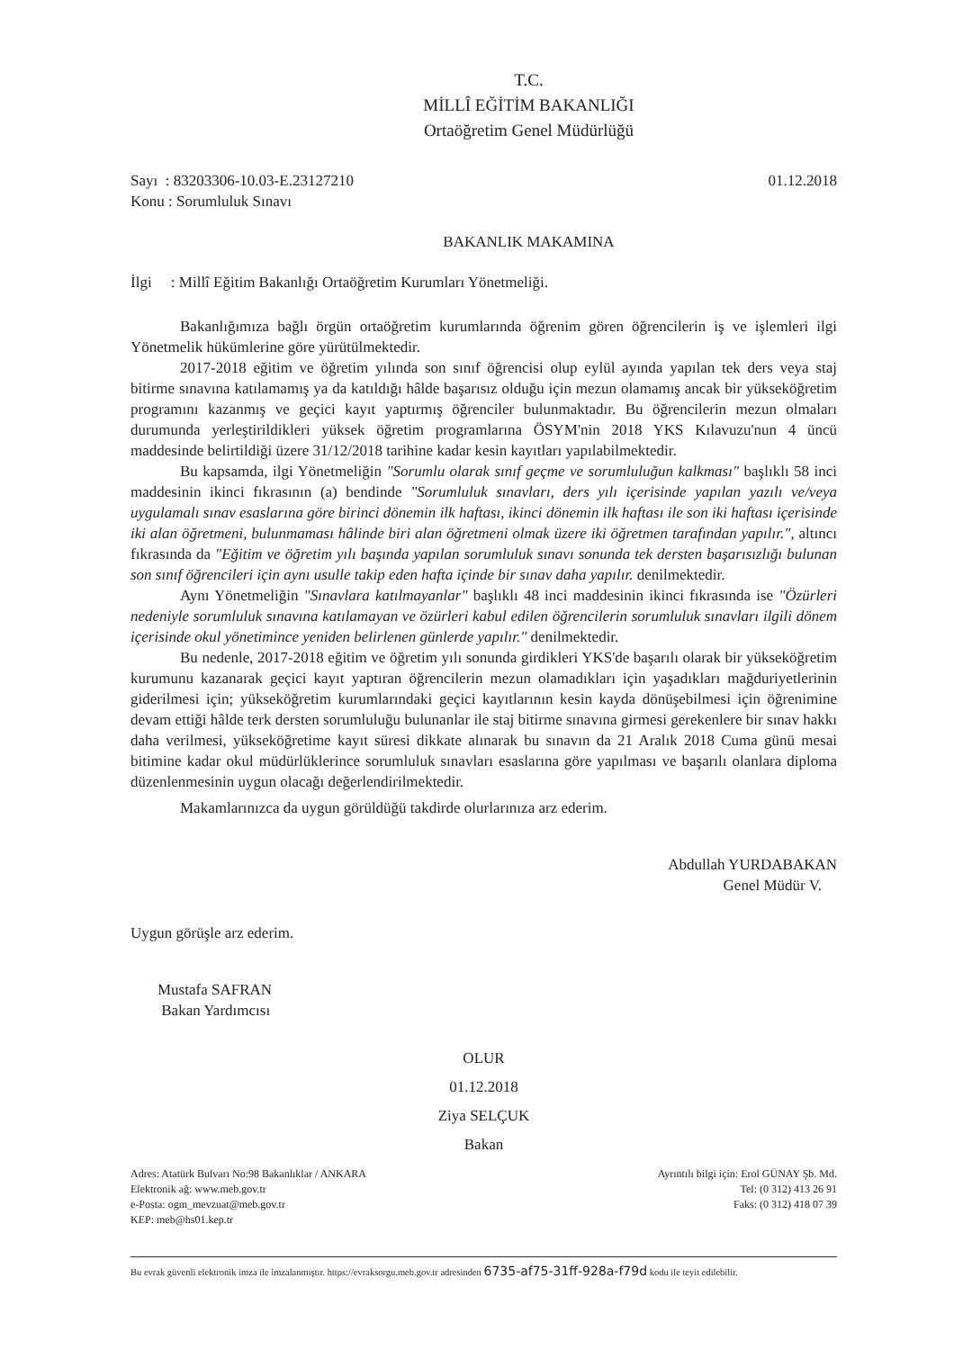T.C.
MİLLÎ EĞİTİM BAKANLIĞI
Ortaöğretim Genel Müdürlüğü
Sayı : 83203306-10.03-E.23127210
Konu : Sorumluluk Sınavı
01.12.2018
BAKANLIK MAKAMINA
İlgi : Millî Eğitim Bakanlığı Ortaöğretim Kurumları Yönetmeliği.
Bakanlığımıza bağlı örgün ortaöğretim kurumlarında öğrenim gören öğrencilerin iş ve işlemleri ilgi Yönetmelik hükümlerine göre yürütülmektedir.
2017-2018 eğitim ve öğretim yılında son sınıf öğrencisi olup eylül ayında yapılan tek ders veya staj bitirme sınavına katılamamış ya da katıldığı hâlde başarısız olduğu için mezun olamamış ancak bir yükseköğretim programını kazanmış ve geçici kayıt yaptırmış öğrenciler bulunmaktadır. Bu öğrencilerin mezun olmaları durumunda yerleştirildikleri yüksek öğretim programlarına ÖSYM'nin 2018 YKS Kılavuzu'nun 4 üncü maddesinde belirtildiği üzere 31/12/2018 tarihine kadar kesin kayıtları yapılabilmektedir.
Bu kapsamda, ilgi Yönetmeliğin "Sorumlu olarak sınıf geçme ve sorumluluğun kalkması" başlıklı 58 inci maddesinin ikinci fıkrasının (a) bendinde "Sorumluluk sınavları, ders yılı içerisinde yapılan yazılı ve/veya uygulamalı sınav esaslarına göre birinci dönemin ilk haftası, ikinci dönemin ilk haftası ile son iki haftası içerisinde iki alan öğretmeni, bulunmaması hâlinde biri alan öğretmeni olmak üzere iki öğretmen tarafından yapılır.", altıncı fıkrasında da "Eğitim ve öğretim yılı başında yapılan sorumluluk sınavı sonunda tek dersten başarısızlığı bulunan son sınıf öğrencileri için aynı usulle takip eden hafta içinde bir sınav daha yapılır. denilmektedir.
Aynı Yönetmeliğin "Sınavlara katılmayanlar" başlıklı 48 inci maddesinin ikinci fıkrasında ise "Özürleri nedeniyle sorumluluk sınavına katılamayan ve özürleri kabul edilen öğrencilerin sorumluluk sınavları ilgili dönem içerisinde okul yönetimince yeniden belirlenen günlerde yapılır." denilmektedir.
Bu nedenle, 2017-2018 eğitim ve öğretim yılı sonunda girdikleri YKS'de başarılı olarak bir yükseköğretim kurumunu kazanarak geçici kayıt yaptıran öğrencilerin mezun olamadıkları için yaşadıkları mağduriyetlerinin giderilmesi için; yükseköğretim kurumlarındaki geçici kayıtlarının kesin kayda dönüşebilmesi için öğrenimine devam ettiği hâlde terk dersten sorumluluğu bulunanlar ile staj bitirme sınavına girmesi gerekenlere bir sınav hakkı daha verilmesi, yükseköğretime kayıt süresi dikkate alınarak bu sınavın da 21 Aralık 2018 Cuma günü mesai bitimine kadar okul müdürlüklerince sorumluluk sınavları esaslarına göre yapılması ve başarılı olanlara diploma düzenlenmesinin uygun olacağı değerlendirilmektedir.
Makamlarınızca da uygun görüldüğü takdirde olurlarınıza arz ederim.
Abdullah YURDABAKAN
Genel Müdür V.
Uygun görüşle arz ederim.
Mustafa SAFRAN
Bakan Yardımcısı
OLUR
01.12.2018
Ziya SELÇUK
Bakan
Adres: Atatürk Bulvarı No:98 Bakanlıklar / ANKARA
Elektronik ağ: www.meb.gov.tr
e-Posta: ogm_mevzuat@meb.gov.tr
KEP: meb@hs01.kep.tr
Ayrıntılı bilgi için: Erol GÜNAY Şb. Md.
Tel: (0 312) 413 26 91
Faks: (0 312) 418 07 39
Bu evrak güvenli elektronik imza ile imzalanmıştır. https://evraksorgu.meb.gov.tr adresinden 6735-af75-31ff-928a-f79d kodu ile teyit edilebilir.